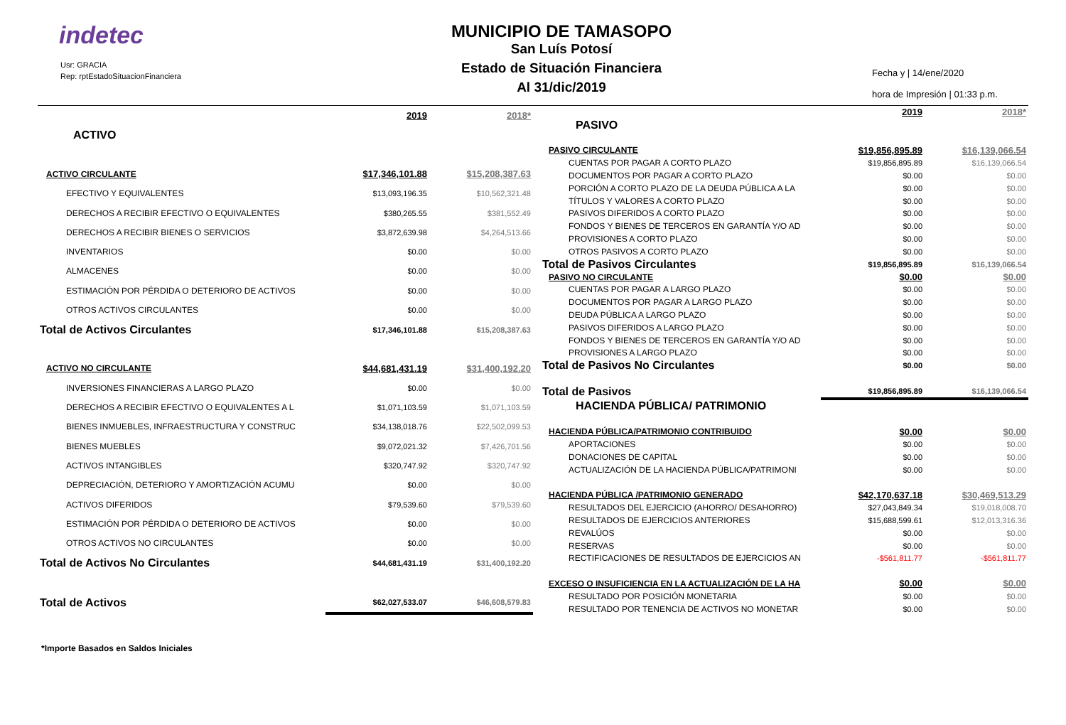indetec
Usr: GRACIA
Rep: rptEstadoSituacionFinanciera
MUNICIPIO DE TAMASOPO
San Luís Potosí
Estado de Situación Financiera
Al 31/dic/2019
Fecha y | 14/ene/2020
hora de Impresión | 01:33 p.m.
| | 2019 | 2018* |
| ACTIVO | | |
| ACTIVO CIRCULANTE | $17,346,101.88 | $15,208,387.63 |
| EFECTIVO Y EQUIVALENTES | $13,093,196.35 | $10,562,321.48 |
| DERECHOS A RECIBIR EFECTIVO O EQUIVALENTES | $380,265.55 | $381,552.49 |
| DERECHOS A RECIBIR BIENES O SERVICIOS | $3,872,639.98 | $4,264,513.66 |
| INVENTARIOS | $0.00 | $0.00 |
| ALMACENES | $0.00 | $0.00 |
| ESTIMACIÓN POR PÉRDIDA O DETERIORO DE ACTIVOS | $0.00 | $0.00 |
| OTROS ACTIVOS CIRCULANTES | $0.00 | $0.00 |
| Total de Activos Circulantes | $17,346,101.88 | $15,208,387.63 |
| ACTIVO NO CIRCULANTE | $44,681,431.19 | $31,400,192.20 |
| INVERSIONES FINANCIERAS A LARGO PLAZO | $0.00 | $0.00 |
| DERECHOS A RECIBIR EFECTIVO O EQUIVALENTES A L | $1,071,103.59 | $1,071,103.59 |
| BIENES INMUEBLES, INFRAESTRUCTURA Y CONSTRUC | $34,138,018.76 | $22,502,099.53 |
| BIENES MUEBLES | $9,072,021.32 | $7,426,701.56 |
| ACTIVOS INTANGIBLES | $320,747.92 | $320,747.92 |
| DEPRECIACIÓN, DETERIORO Y AMORTIZACIÓN ACUMU | $0.00 | $0.00 |
| ACTIVOS DIFERIDOS | $79,539.60 | $79,539.60 |
| ESTIMACIÓN POR PÉRDIDA O DETERIORO DE ACTIVOS | $0.00 | $0.00 |
| OTROS ACTIVOS NO CIRCULANTES | $0.00 | $0.00 |
| Total de Activos No Circulantes | $44,681,431.19 | $31,400,192.20 |
| Total de Activos | $62,027,533.07 | $46,608,579.83 |
| | 2019 | 2018* |
| PASIVO | | |
| PASIVO CIRCULANTE | $19,856,895.89 | $16,139,066.54 |
| CUENTAS POR PAGAR A CORTO PLAZO | $19,856,895.89 | $16,139,066.54 |
| DOCUMENTOS POR PAGAR A CORTO PLAZO | $0.00 | $0.00 |
| PORCIÓN A CORTO PLAZO DE LA DEUDA PÚBLICA A LA | $0.00 | $0.00 |
| TÍTULOS Y VALORES A CORTO PLAZO | $0.00 | $0.00 |
| PASIVOS DIFERIDOS A CORTO PLAZO | $0.00 | $0.00 |
| FONDOS Y BIENES DE TERCEROS EN GARANTÍA Y/O AD | $0.00 | $0.00 |
| PROVISIONES A CORTO PLAZO | $0.00 | $0.00 |
| OTROS PASIVOS A CORTO PLAZO | $0.00 | $0.00 |
| Total de Pasivos Circulantes | $19,856,895.89 | $16,139,066.54 |
| PASIVO NO CIRCULANTE | $0.00 | $0.00 |
| CUENTAS POR PAGAR A LARGO PLAZO | $0.00 | $0.00 |
| DOCUMENTOS POR PAGAR A LARGO PLAZO | $0.00 | $0.00 |
| DEUDA PÚBLICA A LARGO PLAZO | $0.00 | $0.00 |
| PASIVOS DIFERIDOS A LARGO PLAZO | $0.00 | $0.00 |
| FONDOS Y BIENES DE TERCEROS EN GARANTÍA Y/O AD | $0.00 | $0.00 |
| PROVISIONES A LARGO PLAZO | $0.00 | $0.00 |
| Total de Pasivos No Circulantes | $0.00 | $0.00 |
| Total de Pasivos | $19,856,895.89 | $16,139,066.54 |
| HACIENDA PÚBLICA/ PATRIMONIO | | |
| HACIENDA PÚBLICA/PATRIMONIO CONTRIBUIDO | $0.00 | $0.00 |
| APORTACIONES | $0.00 | $0.00 |
| DONACIONES DE CAPITAL | $0.00 | $0.00 |
| ACTUALIZACIÓN DE LA HACIENDA PÚBLICA/PATRIMONI | $0.00 | $0.00 |
| HACIENDA PÚBLICA /PATRIMONIO GENERADO | $42,170,637.18 | $30,469,513.29 |
| RESULTADOS DEL EJERCICIO (AHORRO/ DESAHORRO) | $27,043,849.34 | $19,018,008.70 |
| RESULTADOS DE EJERCICIOS ANTERIORES | $15,688,599.61 | $12,013,316.36 |
| REVALÚOS | $0.00 | $0.00 |
| RESERVAS | $0.00 | $0.00 |
| RECTIFICACIONES DE RESULTADOS DE EJERCICIOS AN | -$561,811.77 | -$561,811.77 |
| EXCESO O INSUFICIENCIA EN LA ACTUALIZACIÓN DE LA HA | $0.00 | $0.00 |
| RESULTADO POR POSICIÓN MONETARIA | $0.00 | $0.00 |
| RESULTADO POR TENENCIA DE ACTIVOS NO MONETAR | $0.00 | $0.00 |
*Importe Basados en Saldos Iniciales